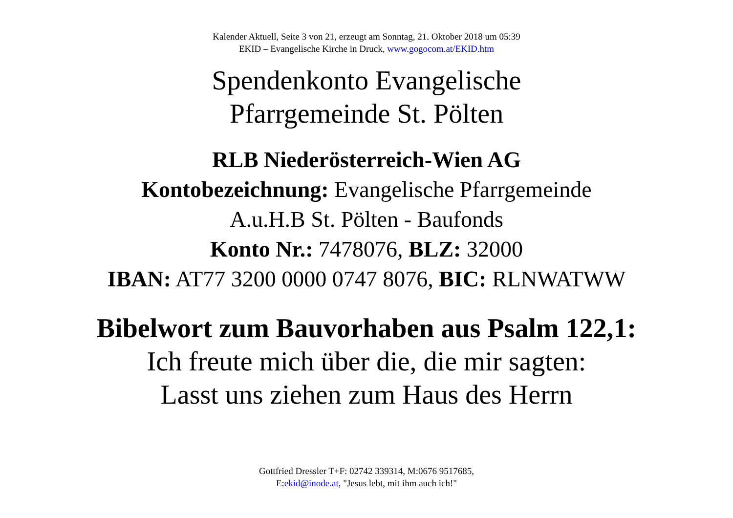Kalender Aktuell, Seite 3 von 21, erzeugt am Sonntag, 21. Oktober 2018 um 05:39
EKID – Evangelische Kirche in Druck, www.gogocom.at/EKID.htm
Spendenkonto Evangelische
Pfarrgemeinde St. Pölten
RLB Niederösterreich-Wien AG
Kontobezeichnung: Evangelische Pfarrgemeinde
A.u.H.B St. Pölten - Baufonds
Konto Nr.: 7478076, BLZ: 32000
IBAN: AT77 3200 0000 0747 8076, BIC: RLNWATWW
Bibelwort zum Bauvorhaben aus Psalm 122,1:
Ich freute mich über die, die mir sagten:
Lasst uns ziehen zum Haus des Herrn
Gottfried Dressler T+F: 02742 339314, M:0676 9517685,
E:ekid@inode.at, "Jesus lebt, mit ihm auch ich!"